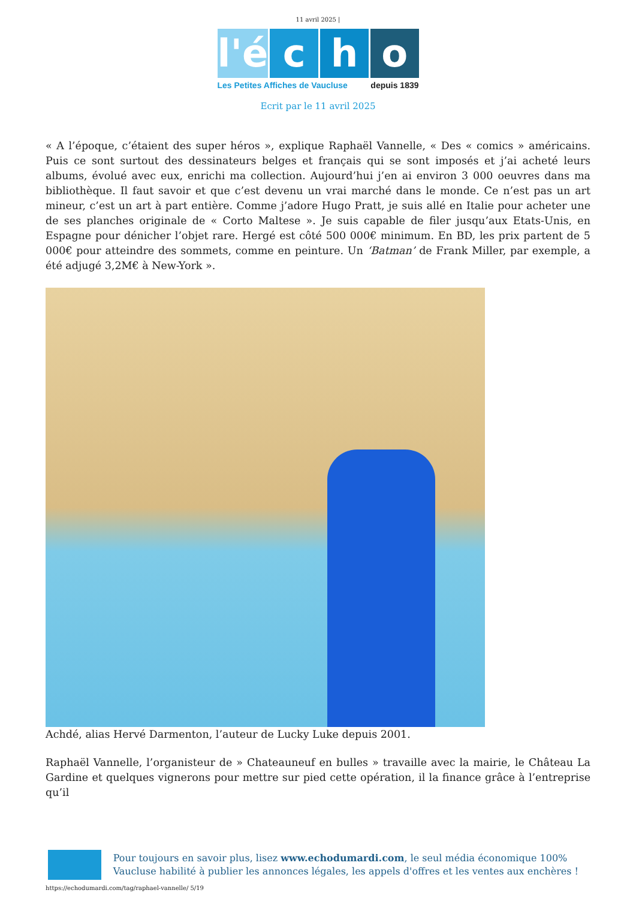11 avril 2025 |
l'é c h o
Les Petites Affiches de Vaucluse depuis 1839
Ecrit par le 11 avril 2025
« A l’époque, c’étaient des super héros », explique Raphaël Vannelle, « Des « comics » américains. Puis ce sont surtout des dessinateurs belges et français qui se sont imposés et j’ai acheté leurs albums, évolué avec eux, enrichi ma collection. Aujourd’hui j’en ai environ 3 000 oeuvres dans ma bibliothèque. Il faut savoir et que c’est devenu un vrai marché dans le monde. Ce n’est pas un art mineur, c’est un art à part entière. Comme j’adore Hugo Pratt, je suis allé en Italie pour acheter une de ses planches originale de « Corto Maltese ». Je suis capable de filer jusqu’aux Etats-Unis, en Espagne pour dénicher l’objet rare. Hergé est côté 500 000€ minimum. En BD, les prix partent de 5 000€ pour atteindre des sommets, comme en peinture. Un ‘Batman’ de Frank Miller, par exemple, a été adjugé 3,2M€ à New-York ».
Achdé, alias Hervé Darmenton, l’auteur de Lucky Luke depuis 2001.
Raphaël Vannelle, l’organisteur de » Chateauneuf en bulles » travaille avec la mairie, le Château La Gardine et quelques vignerons pour mettre sur pied cette opération, il la finance grâce à l’entreprise qu’il
Pour toujours en savoir plus, lisez www.echodumardi.com, le seul média économique 100% Vaucluse habilité à publier les annonces légales, les appels d'offres et les ventes aux enchères !
https://echodumardi.com/tag/raphael-vannelle/ 5/19